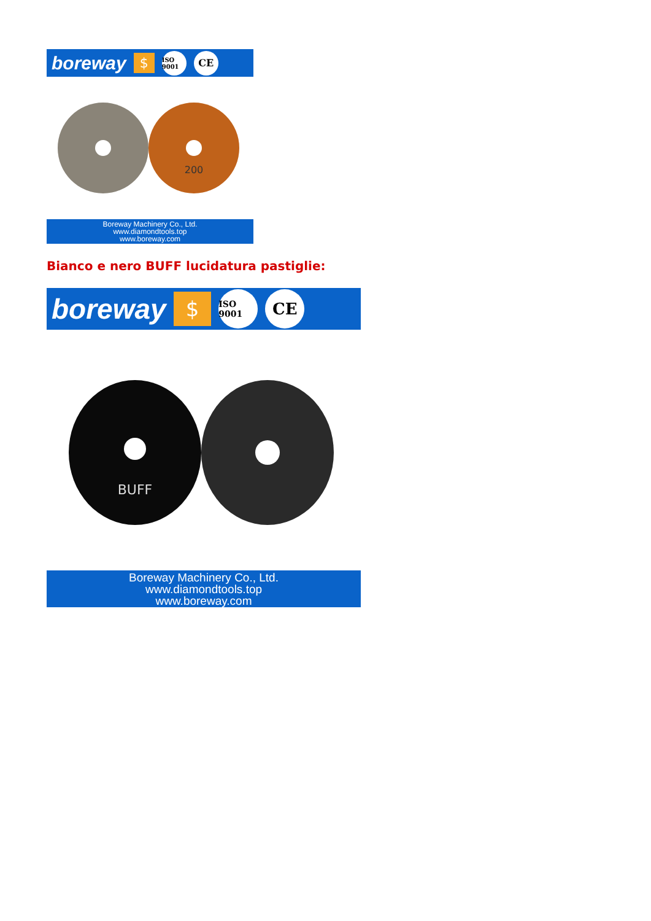boreway $ ISO 9001 CE
200
Boreway Machinery Co., Ltd.
www.diamondtools.top
www.boreway.com
Bianco e nero BUFF lucidatura pastiglie:
boreway $ ISO 9001 CE
BUFF
Boreway Machinery Co., Ltd.
www.diamondtools.top
www.boreway.com